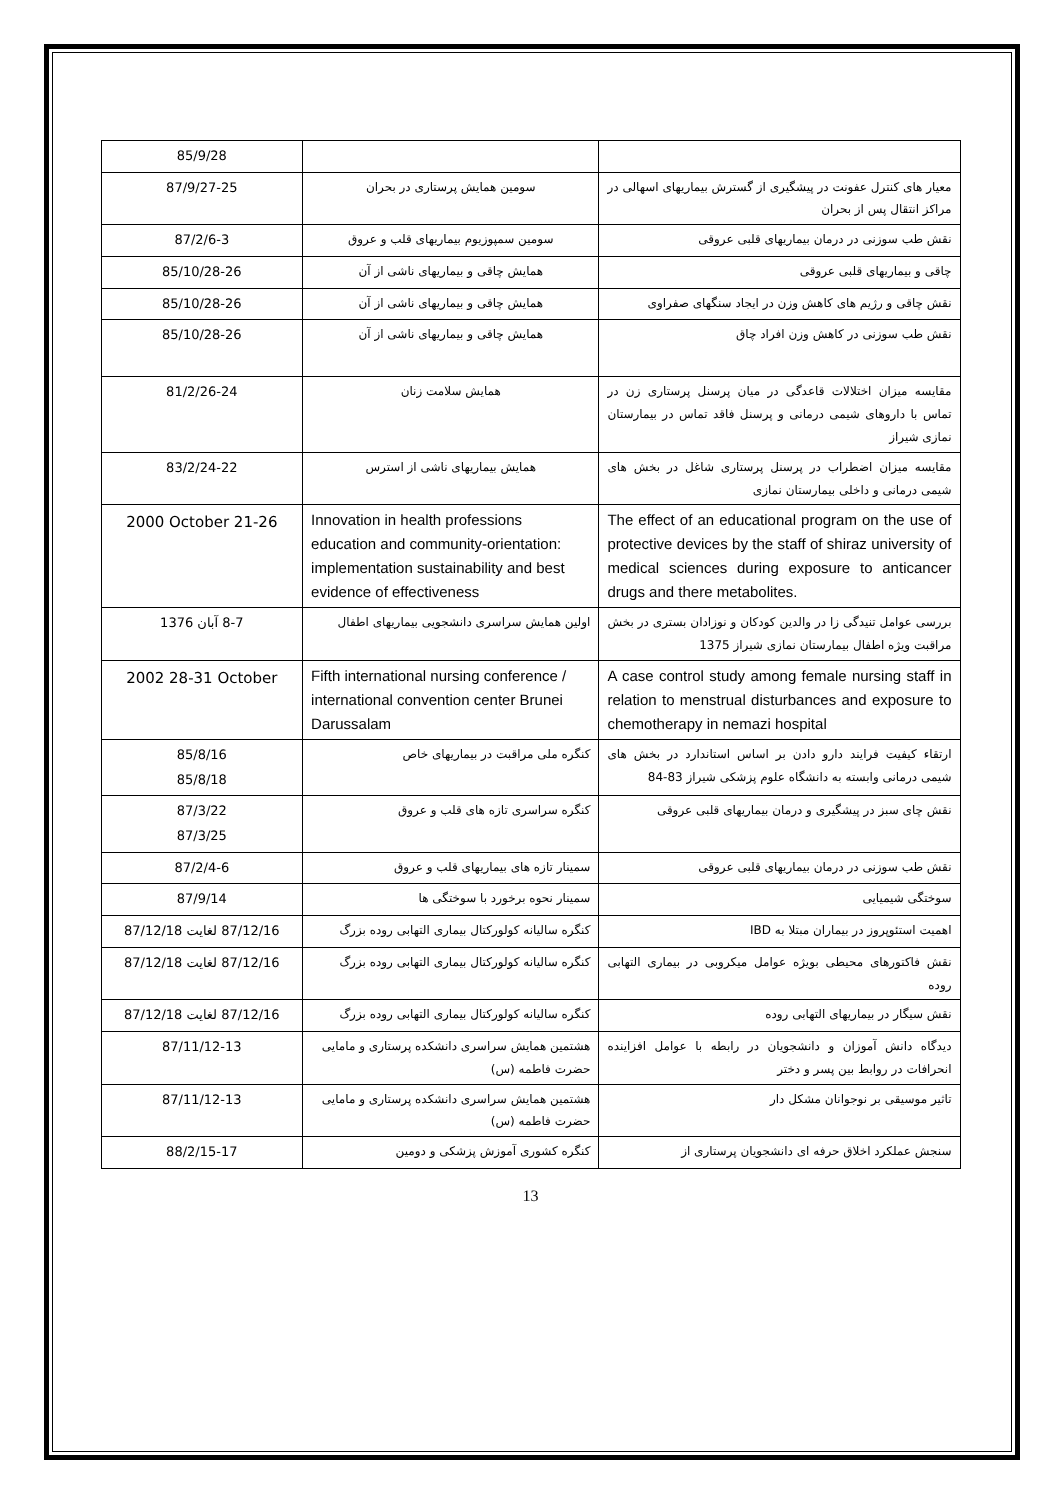| | | 85/9/28 |
| معیار های کنترل عفونت در پیشگیری از گسترش بیماریهای اسهالی در مراکز انتقال پس از بحران | سومین همایش پرستاری در بحران | 87/9/27-25 |
| نقش طب سوزنی در درمان بیماریهای قلبی عروقی | سومین سمپوزیوم بیماریهای قلب و عروق | 87/2/6-3 |
| چاقی و بیماریهای قلبی عروقی | همایش چاقی و بیماریهای ناشی از آن | 85/10/28-26 |
| نقش چاقی و رژیم های کاهش وزن در ایجاد سنگهای صفراوی | همایش چاقی و بیماریهای ناشی از آن | 85/10/28-26 |
| نقش طب سوزنی در کاهش وزن افراد چاق | همایش چاقی و بیماریهای ناشی از آن | 85/10/28-26 |
| مقایسه میزان اختلالات قاعدگی در میان پرسنل پرستاری زن در تماس با داروهای شیمی درمانی و پرسنل فاقد تماس در بیمارستان نمازی شیراز | همایش سلامت زنان | 81/2/26-24 |
| مقایسه میزان اضطراب در پرسنل پرستاری شاغل در بخش های شیمی درمانی و داخلی بیمارستان نمازی | همایش بیماریهای ناشی از استرس | 83/2/24-22 |
| The effect of an educational program on the use of protective devices by the staff of shiraz university of medical sciences during exposure to anticancer drugs and there metabolites. | Innovation in health professions education and community-orientation: implementation sustainability and best evidence of effectiveness | 2000 October 21-26 |
| بررسی عوامل تنیدگی زا در والدین کودکان و نوزادان بستری در بخش مراقبت ویژه اطفال بیمارستان نمازی شیراز 1375 | اولین همایش سراسری دانشجویی بیماریهای اطفال | 8-7 آبان 1376 |
| A case control study among female nursing staff in relation to menstrual disturbances and exposure to chemotherapy in nemazi hospital | Fifth international nursing conference / international convention center Brunei Darussalam | 2002 28-31 October |
| ارتقاء کیفیت فرایند دارو دادن بر اساس استاندارد در بخش های شیمی درمانی وابسته به دانشگاه علوم پزشکی شیراز 83-84 | کنگره ملی مراقبت در بیماریهای خاص | 85/8/16 85/8/18 |
| نقش چای سبز در پیشگیری و درمان بیماریهای قلبی عروقی | کنگره سراسری تازه های قلب و عروق | 87/3/22 87/3/25 |
| نقش طب سوزنی در درمان بیماریهای قلبی عروقی | سمینار تازه های بیماریهای قلب و عروق | 87/2/4-6 |
| سوختگی شیمیایی | سمینار نحوه برخورد با سوختگی ها | 87/9/14 |
| اهمیت استئوپروز در بیماران مبتلا به IBD | کنگره سالیانه کولورکتال بیماری التهابی روده بزرگ | 87/12/16 لغایت 87/12/18 |
| نقش فاکتورهای محیطی بویژه عوامل میکروبی در بیماری التهابی روده | کنگره سالیانه کولورکتال بیماری التهابی روده بزرگ | 87/12/16 لغایت 87/12/18 |
| نقش سیگار در بیماریهای التهابی روده | کنگره سالیانه کولورکتال بیماری التهابی روده بزرگ | 87/12/16 لغایت 87/12/18 |
| دیدگاه دانش آموزان و دانشجویان در رابطه با عوامل افزاینده انحرافات در روابط بین پسر و دختر | هشتمین همایش سراسری دانشکده پرستاری و مامایی حضرت فاطمه (س) | 87/11/12-13 |
| تاثیر موسیقی بر نوجوانان مشکل دار | هشتمین همایش سراسری دانشکده پرستاری و مامایی حضرت فاطمه (س) | 87/11/12-13 |
| سنجش عملکرد اخلاق حرفه ای دانشجویان پرستاری از | کنگره کشوری آموزش پزشکی و دومین | 88/2/15-17 |
13